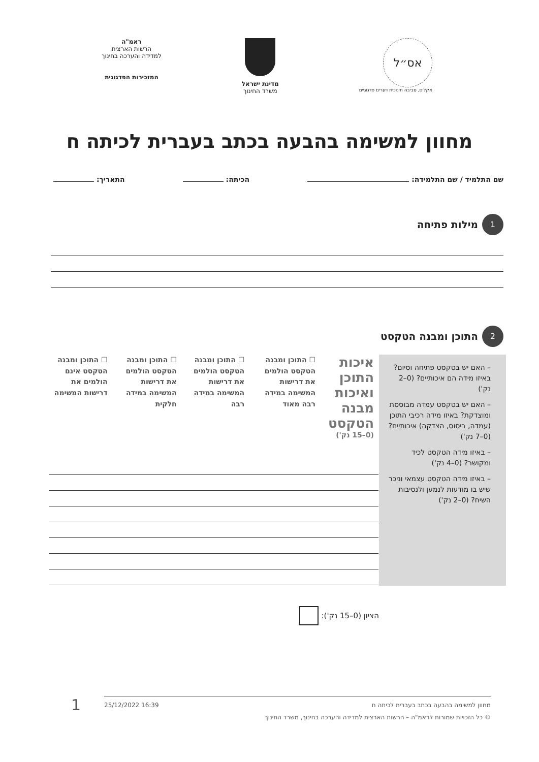אס״ל
אקלים, סביבה חינוכית ויערים פדגוגיים
מדינת ישראל
משרד החינוך
ראמ"ה
הרשות הארצית
למדידה והערכה בחינוך
המזכירות הפדגוגית
מחוון למשימה בהבעה בכתב בעברית לכיתה ח
שם התלמיד / שם התלמידה: הכיתה: התאריך:
1 מילות פתיחה
2 התוכן ומבנה הטקסט
| – האם יש בטקסט פתיחה וסיום? באיזו מידה הם איכותיים? (0–2 נק') – האם יש בטקסט עמדה מבוססת ומוצדקת? באיזו מידה רכיבי התוכן (עמדה, ביסוס, הצדקה) איכותיים? (0–7 נק') – באיזו מידה הטקסט לכיד ומקושר? (0–4 נק') – באיזו מידה הטקסט עצמאי וניכר שיש בו מודעות לנמען ולנסיבות השיח? (0–2 נק') | איכות התוכן ואיכות מבנה הטקסט (0–15 נק') | ☐ התוכן ומבנה הטקסט הולמים את דרישות המשימה במידה רבה מאוד | ☐ התוכן ומבנה הטקסט הולמים את דרישות המשימה במידה רבה | ☐ התוכן ומבנה הטקסט הולמים את דרישות המשימה במידה חלקית | ☐ התוכן ומבנה הטקסט אינם הולמים את דרישות המשימה |
הציון (0–15 נק'):
מחוון למשימה בהבעה בכתב בעברית לכיתה ח 16:39 25/12/2022
© כל הזכויות שמורות לראמ"ה – הרשות הארצית למדידה והערכה בחינוך, משרד החינוך
1